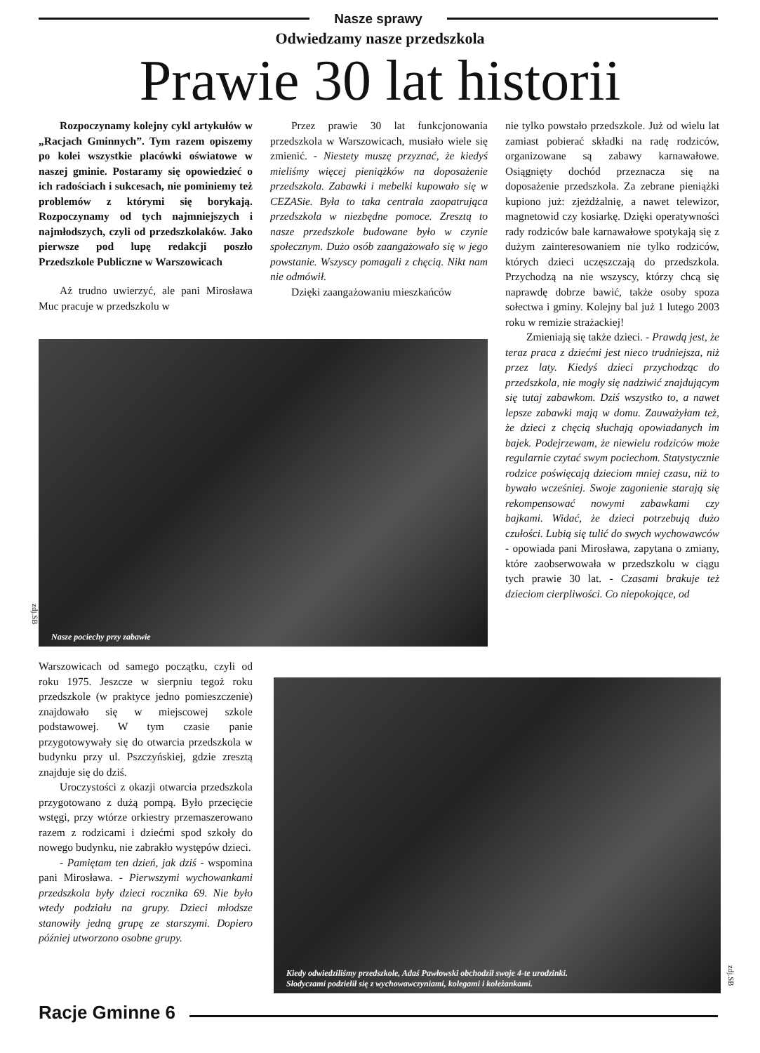Nasze sprawy
Odwiedzamy nasze przedszkola
Prawie 30 lat historii
Rozpoczynamy kolejny cykl artykułów w „Racjach Gminnych”. Tym razem opiszemy po kolei wszystkie placówki oświatowe w naszej gminie. Postaramy się opowiedzieć o ich radościach i sukcesach, nie pominiemy też problemów z którymi się borykają. Rozpoczynamy od tych najmniejszych i najmłodszych, czyli od przedszkolaków. Jako pierwsze pod lupę redakcji poszło Przedszkole Publiczne w Warszowicach
Aż trudno uwierzyć, ale pani Mirosława Muc pracuje w przedszkolu w
Przez prawie 30 lat funkcjonowania przedszkola w Warszowicach, musiało wiele się zmienić. - Niestety muszę przyznać, że kiedyś mieliśmy więcej pieniążków na doposażenie przedszkola. Zabawki i mebelki kupowało się w CEZASie. Była to taka centrala zaopatrująca przedszkola w niezbędne pomoce. Zresztą to nasze przedszkole budowane było w czynie społecznym. Dużo osób zaangażowało się w jego powstanie. Wszyscy pomagali z chęcią. Nikt nam nie odmówił.
Dzięki zaangażowaniu mieszkańców
nie tylko powstało przedszkole. Już od wielu lat zamiast pobierać składki na radę rodziców, organizowane są zabawy karnawałowe. Osiągnięty dochód przeznacza się na doposażenie przedszkola. Za zebrane pieniążki kupiono już: zjeżdżalnię, a nawet telewizor, magnetowid czy kosiarkę. Dzięki operatywności rady rodziców bale karnawałowe spotykają się z dużym zainteresowaniem nie tylko rodziców, których dzieci uczęszczają do przedszkola. Przychodzą na nie wszyscy, którzy chcą się naprawdę dobrze bawić, także osoby spoza sołectwa i gminy. Kolejny bal już 1 lutego 2003 roku w remizie strażackiej!
Zmieniają się także dzieci. - Prawdą jest, że teraz praca z dziećmi jest nieco trudniejsza, niż przez laty. Kiedyś dzieci przychodząc do przedszkola, nie mogły się nadziwić znajdującym się tutaj zabawkom. Dziś wszystko to, a nawet lepsze zabawki mają w domu. Zauważyłam też, że dzieci z chęcią słuchają opowiadanych im bajek. Podejrzewam, że niewielu rodziców może regularnie czytać swym pociechom. Statystycznie rodzice poświęcają dzieciom mniej czasu, niż to bywało wcześniej. Swoje zagonienie starają się rekompensować nowymi zabawkami czy bajkami. Widać, że dzieci potrzebują dużo czułości. Lubią się tulić do swych wychowawców - opowiada pani Mirosława, zapytana o zmiany, które zaobserwowała w przedszkolu w ciągu tych prawie 30 lat. - Czasami brakuje też dzieciom cierpliwości. Co niepokojące, od
Nasze pociechy przy zabawie
zdj.SB
Warszowicach od samego początku, czyli od roku 1975. Jeszcze w sierpniu tegoż roku przedszkole (w praktyce jedno pomieszczenie) znajdowało się w miejscowej szkole podstawowej. W tym czasie panie przygotowywały się do otwarcia przedszkola w budynku przy ul. Pszczyńskiej, gdzie zresztą znajduje się do dziś.
Uroczystości z okazji otwarcia przedszkola przygotowano z dużą pompą. Było przecięcie wstęgi, przy wtórze orkiestry przemaszerowano razem z rodzicami i dziećmi spod szkoły do nowego budynku, nie zabrakło występów dzieci.
- Pamiętam ten dzień, jak dziś - wspomina pani Mirosława. - Pierwszymi wychowankami przedszkola były dzieci rocznika 69. Nie było wtedy podziału na grupy. Dzieci młodsze stanowiły jedną grupę ze starszymi. Dopiero później utworzono osobne grupy.
Kiedy odwiedziliśmy przedszkole, Adaś Pawłowski obchodził swoje 4-te urodzinki.
Słodyczami podzielił się z wychowawczyniami, kolegami i koleżankami.
zdj.SB
Racje Gminne 6